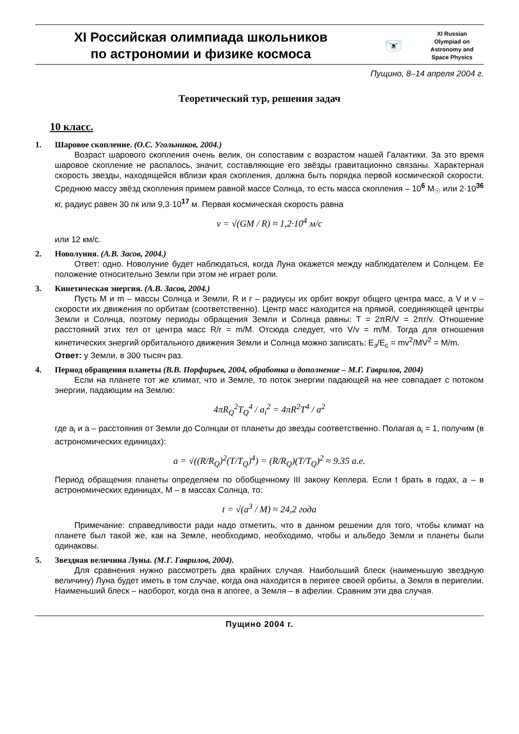XI Российская олимпиада школьников
по астрономии и физике космоса
🐻‍❄️
XI Russian
Olympiad on
Astronomy and
Space Physics
Пущино, 8–14 апреля 2004 г.
Теоретический тур, решения задач
10 класс.
1. Шаровое скопление. (О.С. Угольников, 2004.)
Возраст шарового скопления очень велик, он сопоставим с возрастом нашей Галактики. За это время шаровое скопление не распалось, значит, составляющие его звёзды гравитационно связаны. Характерная скорость звезды, находящейся вблизи края скопления, должна быть порядка первой космической скорости. Среднюю массу звёзд скопления примем равной массе Солнца, то есть масса скопления – 10<sup>6</sup> M<sub>☉</sub> или 2·10<sup>36</sup> кг, радиус равен 30 пк или 9,3·10<sup>17</sup> м. Первая космическая скорость равна
v = √(GM / R) ≈ 1,2·10<sup>4</sup> м/с
или 12 км/с.
2. Новолуния. (А.В. Засов, 2004.)
Ответ: одно. Новолуние будет наблюдаться, когда Луна окажется между наблюдателем и Солнцем. Ее положение относительно Земли при этом не играет роли.
3. Кинетическая энергия. (А.В. Засов, 2004.)
Пусть M и m – массы Солнца и Земли, R и r – радиусы их орбит вокруг общего центра масс, а V и v –скорости их движения по орбитам (соответственно). Центр масс находится на прямой, соединяющей центры Земли и Солнца, поэтому периоды обращения Земли и Солнца равны: T = 2πR/V = 2πr/v. Отношение расстояний этих тел от центра масс R/r = m/M. Отсюда следует, что V/v = m/M. Тогда для отношения кинетических энергий орбитального движения Земли и Солнца можно записать: E<sub>з</sub>/E<sub>c</sub> = mv<sup>2</sup>/MV<sup>2</sup> = M/m.
Ответ: у Земли, в 300 тысяч раз.
4. Период обращения планеты (В.В. Порфирьев, 2004, обработка и дополнение – М.Г. Гаврилов, 2004)
Если на планете тот же климат, что и Земле, то поток энергии падающей на нее совпадает с потоком энергии, падающим на Землю:
4πR<sub>Q</sub><sup>2</sup>T<sub>Q</sub><sup>4</sup> / a<sub>i</sub><sup>2</sup> = 4πR<sup>2</sup>T<sup>4</sup> / a<sup>2</sup>
где a<sub>i</sub> и a – расстояния от Земли до Солнцаи от планеты до звезды соответственно. Полагая a<sub>i</sub> = 1, получим (в астрономических единицах):
a = √((R/R<sub>Q</sub>)<sup>2</sup>(T/T<sub>Q</sub>)<sup>4</sup>) = (R/R<sub>Q</sub>)(T/T<sub>Q</sub>)<sup>2</sup> ≈ 9.35 а.е.
Период обращения планеты определяем по обобщенному III закону Кеплера. Если t брать в годах, a – в астрономических единицах, M – в массах Солнца, то:
t = √(a<sup>3</sup> / M) ≈ 24,2 года
Примечание: справедливости ради надо отметить, что в данном решении для того, чтобы климат на планете был такой же, как на Земле, необходимо, необходимо, чтобы и альбедо Земли и планеты были одинаковы.
5. Звездная величина Луны. (М.Г. Гаврилов, 2004).
Для сравнения нужно рассмотреть два крайних случая. Наибольший блеск (наименьшую звездную величину) Луна будет иметь в том случае, когда она находится в перигее своей орбиты, а Земля в перигелии. Наименьший блеск – наоборот, когда она в апогее, а Земля – в афелии. Сравним эти два случая.
Пущино 2004 г.